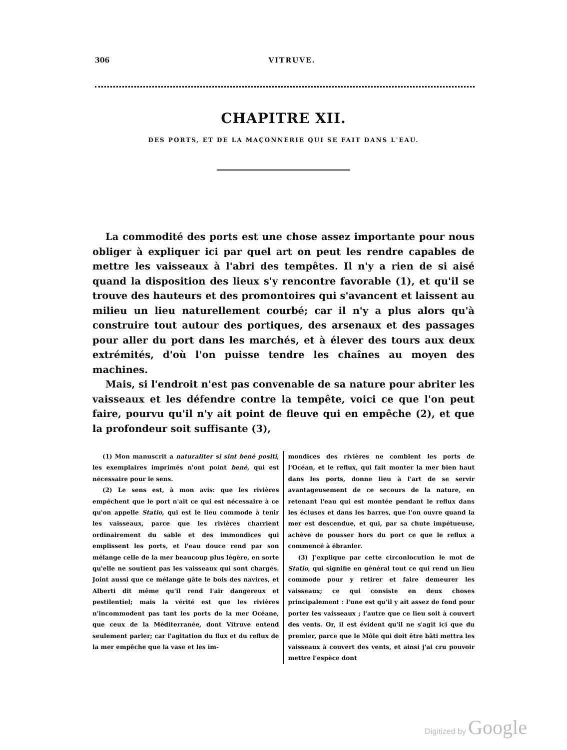306 VITRUVE.
CHAPITRE XII.
DES PORTS, ET DE LA MAÇONNERIE QUI SE FAIT DANS L'EAU.
La commodité des ports est une chose assez importante pour nous obliger à expliquer ici par quel art on peut les rendre capables de mettre les vaisseaux à l'abri des tempêtes. Il n'y a rien de si aisé quand la disposition des lieux s'y rencontre favorable (1), et qu'il se trouve des hauteurs et des promontoires qui s'avancent et laissent au milieu un lieu naturellement courbé; car il n'y a plus alors qu'à construire tout autour des portiques, des arsenaux et des passages pour aller du port dans les marchés, et à élever des tours aux deux extrémités, d'où l'on puisse tendre les chaînes au moyen des machines.
Mais, si l'endroit n'est pas convenable de sa nature pour abriter les vaisseaux et les défendre contre la tempête, voici ce que l'on peut faire, pourvu qu'il n'y ait point de fleuve qui en empêche (2), et que la profondeur soit suffisante (3),
(1) Mon manuscrit a naturaliter si sint benè positi, les exemplaires imprimés n'ont point benè, qui est nécessaire pour le sens.
(2) Le sens est, à mon avis: que les rivières empêchent que le port n'ait ce qui est nécessaire à ce qu'on appelle Statio, qui est le lieu commode à tenir les vaisseaux, parce que les rivières charrient ordinairement du sable et des immondices qui emplissent les ports, et l'eau douce rend par son mélange celle de la mer beaucoup plus légère, en sorte qu'elle ne soutient pas les vaisseaux qui sont chargés. Joint aussi que ce mélange gâte le bois des navires, et Alberti dit même qu'il rend l'air dangereux et pestilentiel; mais la vérité est que les rivières n'incommodent pas tant les ports de la mer Océane, que ceux de la Méditerranée, dont Vitruve entend seulement parler; car l'agitation du flux et du reflux de la mer empêche que la vase et les im-
mondices des rivières ne comblent les ports de l'Océan, et le reflux, qui fait monter la mer bien haut dans les ports, donne lieu à l'art de se servir avantageusement de ce secours de la nature, en retenant l'eau qui est montée pendant le reflux dans les écluses et dans les barres, que l'on ouvre quand la mer est descendue, et qui, par sa chute impétueuse, achève de pousser hors du port ce que le reflux a commencé à ébranler.
(3) J'explique par cette circonlocution le mot de Statio, qui signifie en général tout ce qui rend un lieu commode pour y retirer et faire demeurer les vaisseaux; ce qui consiste en deux choses principalement : l'une est qu'il y ait assez de fond pour porter les vaisseaux ; l'autre que ce lieu soit à couvert des vents. Or, il est évident qu'il ne s'agit ici que du premier, parce que le Môle qui doit être bâti mettra les vaisseaux à couvert des vents, et ainsi j'ai cru pouvoir mettre l'espèce dont
Digitized by Google